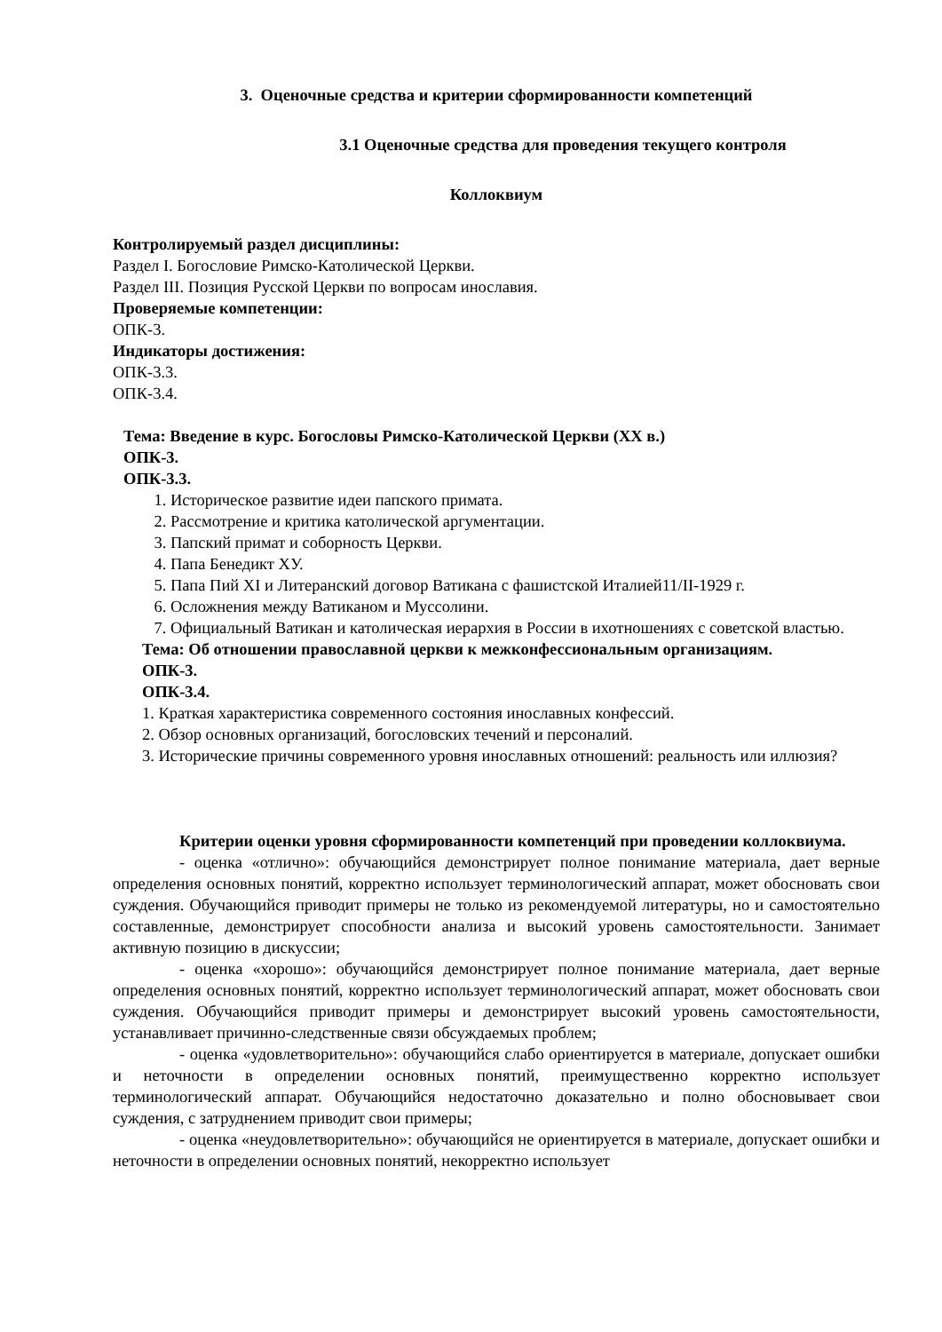3. Оценочные средства и критерии сформированности компетенций
3.1 Оценочные средства для проведения текущего контроля
Коллоквиум
Контролируемый раздел дисциплины:
Раздел I. Богословие Римско-Католической Церкви.
Раздел III. Позиция Русской Церкви по вопросам инославия.
Проверяемые компетенции:
ОПК-3.
Индикаторы достижения:
ОПК-3.3.
ОПК-3.4.
Тема: Введение в курс. Богословы Римско-Католической Церкви (XX в.)
ОПК-3.
ОПК-3.3.
1. Историческое развитие идеи папского примата.
2. Рассмотрение и критика католической аргументации.
3. Папский примат и соборность Церкви.
4. Папа Бенедикт ХУ.
5. Папа Пий XI и Литеранский договор Ватикана с фашистской Италией11/II-1929 г.
6. Осложнения между Ватиканом и Муссолини.
7. Официальный Ватикан и католическая иерархия в России в ихотношениях с советской властью.
Тема: Об отношении православной церкви к межконфессиональным организациям.
ОПК-3.
ОПК-3.4.
1. Краткая характеристика современного состояния инославных конфессий.
2. Обзор основных организаций, богословских течений и персоналий.
3. Исторические причины современного уровня инославных отношений: реальность или иллюзия?
Критерии оценки уровня сформированности компетенций при проведении коллоквиума.
- оценка «отлично»: обучающийся демонстрирует полное понимание материала, дает верные определения основных понятий, корректно использует терминологический аппарат, может обосновать свои суждения. Обучающийся приводит примеры не только из рекомендуемой литературы, но и самостоятельно составленные, демонстрирует способности анализа и высокий уровень самостоятельности. Занимает активную позицию в дискуссии;
- оценка «хорошо»: обучающийся демонстрирует полное понимание материала, дает верные определения основных понятий, корректно использует терминологический аппарат, может обосновать свои суждения. Обучающийся приводит примеры и демонстрирует высокий уровень самостоятельности, устанавливает причинно-следственные связи обсуждаемых проблем;
- оценка «удовлетворительно»: обучающийся слабо ориентируется в материале, допускает ошибки и неточности в определении основных понятий, преимущественно корректно использует терминологический аппарат. Обучающийся недостаточно доказательно и полно обосновывает свои суждения, с затруднением приводит свои примеры;
- оценка «неудовлетворительно»: обучающийся не ориентируется в материале, допускает ошибки и неточности в определении основных понятий, некорректно использует